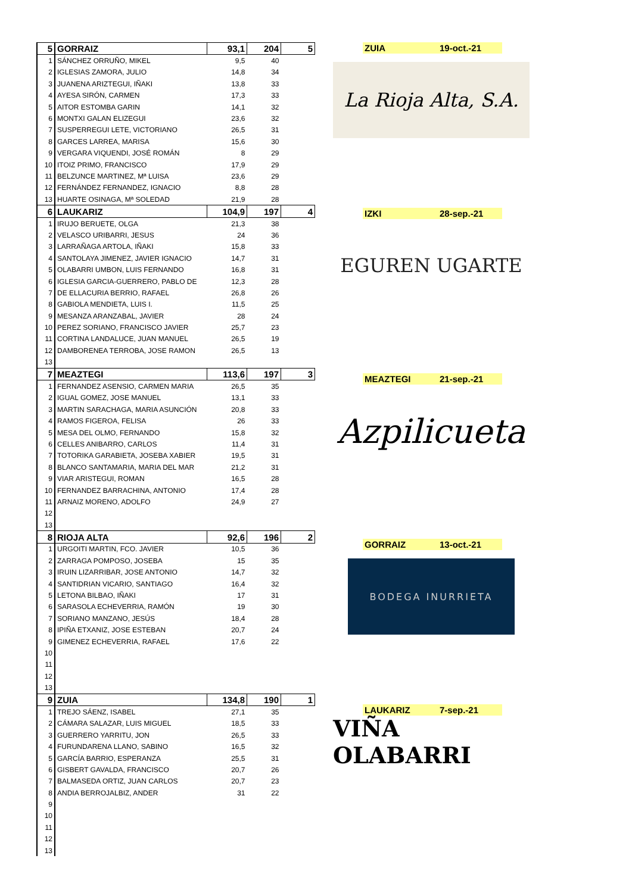| 5 | GORRAIZ | 93,1 | 204 | 5 |
| 1 | SÁNCHEZ ORRUÑO, MIKEL | 9,5 | 40 | |
| 2 | IGLESIAS ZAMORA, JULIO | 14,8 | 34 | |
| 3 | JUANENA ARIZTEGUI, IÑAKI | 13,8 | 33 | |
| 4 | AYESA SIRÓN, CARMEN | 17,3 | 33 | |
| 5 | AITOR ESTOMBA GARIN | 14,1 | 32 | |
| 6 | MONTXI GALAN ELIZEGUI | 23,6 | 32 | |
| 7 | SUSPERREGUI LETE, VICTORIANO | 26,5 | 31 | |
| 8 | GARCES LARREA, MARISA | 15,6 | 30 | |
| 9 | VERGARA VIQUENDI, JOSÉ ROMÁN | 8 | 29 | |
| 10 | ITOIZ PRIMO, FRANCISCO | 17,9 | 29 | |
| 11 | BELZUNCE MARTINEZ, Mª LUISA | 23,6 | 29 | |
| 12 | FERNÁNDEZ FERNANDEZ, IGNACIO | 8,8 | 28 | |
| 13 | HUARTE OSINAGA, Mª SOLEDAD | 21,9 | 28 | |
| 6 | LAUKARIZ | 104,9 | 197 | 4 |
| 1 | IRUJO BERUETE, OLGA | 21,3 | 38 | |
| 2 | VELASCO URIBARRI, JESUS | 24 | 36 | |
| 3 | LARRAÑAGA ARTOLA, IÑAKI | 15,8 | 33 | |
| 4 | SANTOLAYA JIMENEZ, JAVIER IGNACIO | 14,7 | 31 | |
| 5 | OLABARRI UMBON, LUIS FERNANDO | 16,8 | 31 | |
| 6 | IGLESIA GARCIA-GUERRERO, PABLO DE | 12,3 | 28 | |
| 7 | DE ELLACURIA BERRIO, RAFAEL | 26,8 | 26 | |
| 8 | GABIOLA MENDIETA, LUIS I. | 11,5 | 25 | |
| 9 | MESANZA ARANZABAL, JAVIER | 28 | 24 | |
| 10 | PEREZ SORIANO, FRANCISCO JAVIER | 25,7 | 23 | |
| 11 | CORTINA LANDALUCE, JUAN MANUEL | 26,5 | 19 | |
| 12 | DAMBORENEA TERROBA, JOSE RAMON | 26,5 | 13 | |
| 13 | | | | |
| 7 | MEAZTEGI | 113,6 | 197 | 3 |
| 1 | FERNANDEZ ASENSIO, CARMEN MARIA | 26,5 | 35 | |
| 2 | IGUAL GOMEZ, JOSE MANUEL | 13,1 | 33 | |
| 3 | MARTIN SARACHAGA, MARIA ASUNCIÓN | 20,8 | 33 | |
| 4 | RAMOS FIGEROA, FELISA | 26 | 33 | |
| 5 | MESA DEL OLMO, FERNANDO | 15,8 | 32 | |
| 6 | CELLES ANIBARRO, CARLOS | 11,4 | 31 | |
| 7 | TOTORIKA GARABIETA, JOSEBA XABIER | 19,5 | 31 | |
| 8 | BLANCO SANTAMARIA, MARIA DEL MAR | 21,2 | 31 | |
| 9 | VIAR ARISTEGUI, ROMAN | 16,5 | 28 | |
| 10 | FERNANDEZ BARRACHINA, ANTONIO | 17,4 | 28 | |
| 11 | ARNAIZ MORENO, ADOLFO | 24,9 | 27 | |
| 12 | | | | |
| 13 | | | | |
| 8 | RIOJA ALTA | 92,6 | 196 | 2 |
| 1 | URGOITI MARTIN, FCO. JAVIER | 10,5 | 36 | |
| 2 | ZARRAGA POMPOSO, JOSEBA | 15 | 35 | |
| 3 | IRUIN LIZARRIBAR, JOSE ANTONIO | 14,7 | 32 | |
| 4 | SANTIDRIAN VICARIO, SANTIAGO | 16,4 | 32 | |
| 5 | LETONA BILBAO, IÑAKI | 17 | 31 | |
| 6 | SARASOLA ECHEVERRIA, RAMÓN | 19 | 30 | |
| 7 | SORIANO MANZANO, JESÚS | 18,4 | 28 | |
| 8 | IPIÑA ETXANIZ, JOSE ESTEBAN | 20,7 | 24 | |
| 9 | GIMENEZ ECHEVERRIA, RAFAEL | 17,6 | 22 | |
| 10 | | | | |
| 11 | | | | |
| 12 | | | | |
| 13 | | | | |
| 9 | ZUIA | 134,8 | 190 | 1 |
| 1 | TREJO SÁENZ, ISABEL | 27,1 | 35 | |
| 2 | CÁMARA SALAZAR, LUIS MIGUEL | 18,5 | 33 | |
| 3 | GUERRERO YARRITU, JON | 26,5 | 33 | |
| 4 | FURUNDARENA LLANO, SABINO | 16,5 | 32 | |
| 5 | GARCÍA BARRIO, ESPERANZA | 25,5 | 31 | |
| 6 | GISBERT GAVALDA, FRANCISCO | 20,7 | 26 | |
| 7 | BALMASEDA ORTIZ, JUAN CARLOS | 20,7 | 23 | |
| 8 | ANDIA BERROJALBIZ, ANDER | 31 | 22 | |
| 9 | | | | |
| 10 | | | | |
| 11 | | | | |
| 12 | | | | |
| 13 | | | | |
ZUIA 19-oct.-21
La Rioja Alta, S.A.
IZKI 28-sep.-21
EGUREN UGARTE
MEAZTEGI 21-sep.-21
Azpilicueta
GORRAIZ 13-oct.-21
BODEGA INURRIETA
LAUKARIZ 7-sep.-21
VIÑA OLABARRI